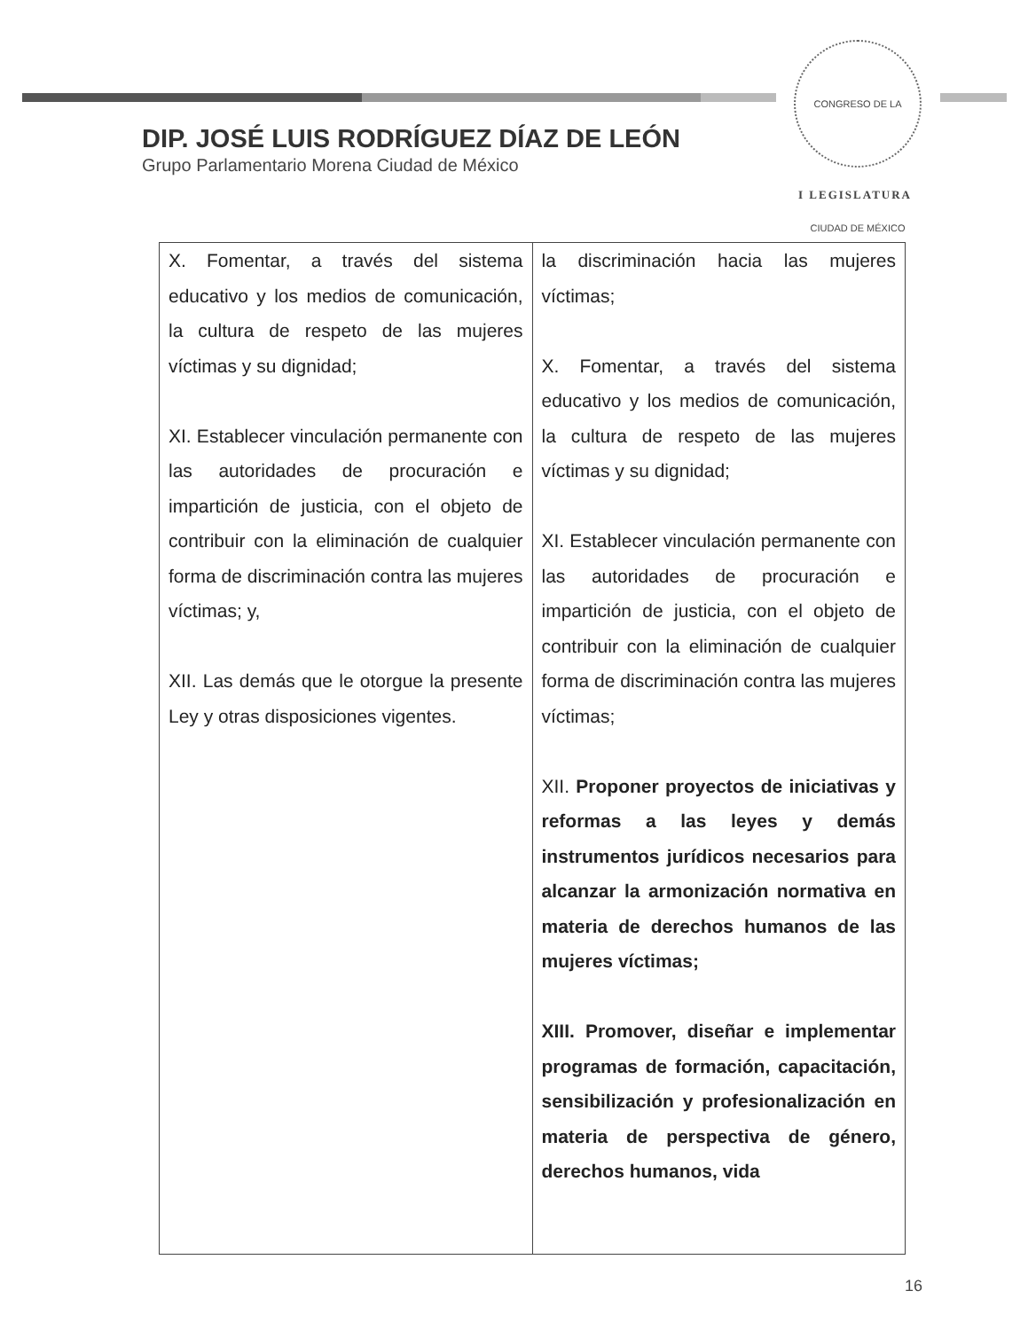CONGRESO DE LA CIUDAD DE MÉXICO
I LEGISLATURA
DIP. JOSÉ LUIS RODRÍGUEZ DÍAZ DE LEÓN
Grupo Parlamentario Morena Ciudad de México
| X. Fomentar, a través del sistema educativo y los medios de comunicación, la cultura de respeto de las mujeres víctimas y su dignidad; XI. Establecer vinculación permanente con las autoridades de procuración e impartición de justicia, con el objeto de contribuir con la eliminación de cualquier forma de discriminación contra las mujeres víctimas; y, XII. Las demás que le otorgue la presente Ley y otras disposiciones vigentes. | la discriminación hacia las mujeres víctimas; X. Fomentar, a través del sistema educativo y los medios de comunicación, la cultura de respeto de las mujeres víctimas y su dignidad; XI. Establecer vinculación permanente con las autoridades de procuración e impartición de justicia, con el objeto de contribuir con la eliminación de cualquier forma de discriminación contra las mujeres víctimas; XII. Proponer proyectos de iniciativas y reformas a las leyes y demás instrumentos jurídicos necesarios para alcanzar la armonización normativa en materia de derechos humanos de las mujeres víctimas; XIII. Promover, diseñar e implementar programas de formación, capacitación, sensibilización y profesionalización en materia de perspectiva de género, derechos humanos, vida |
16